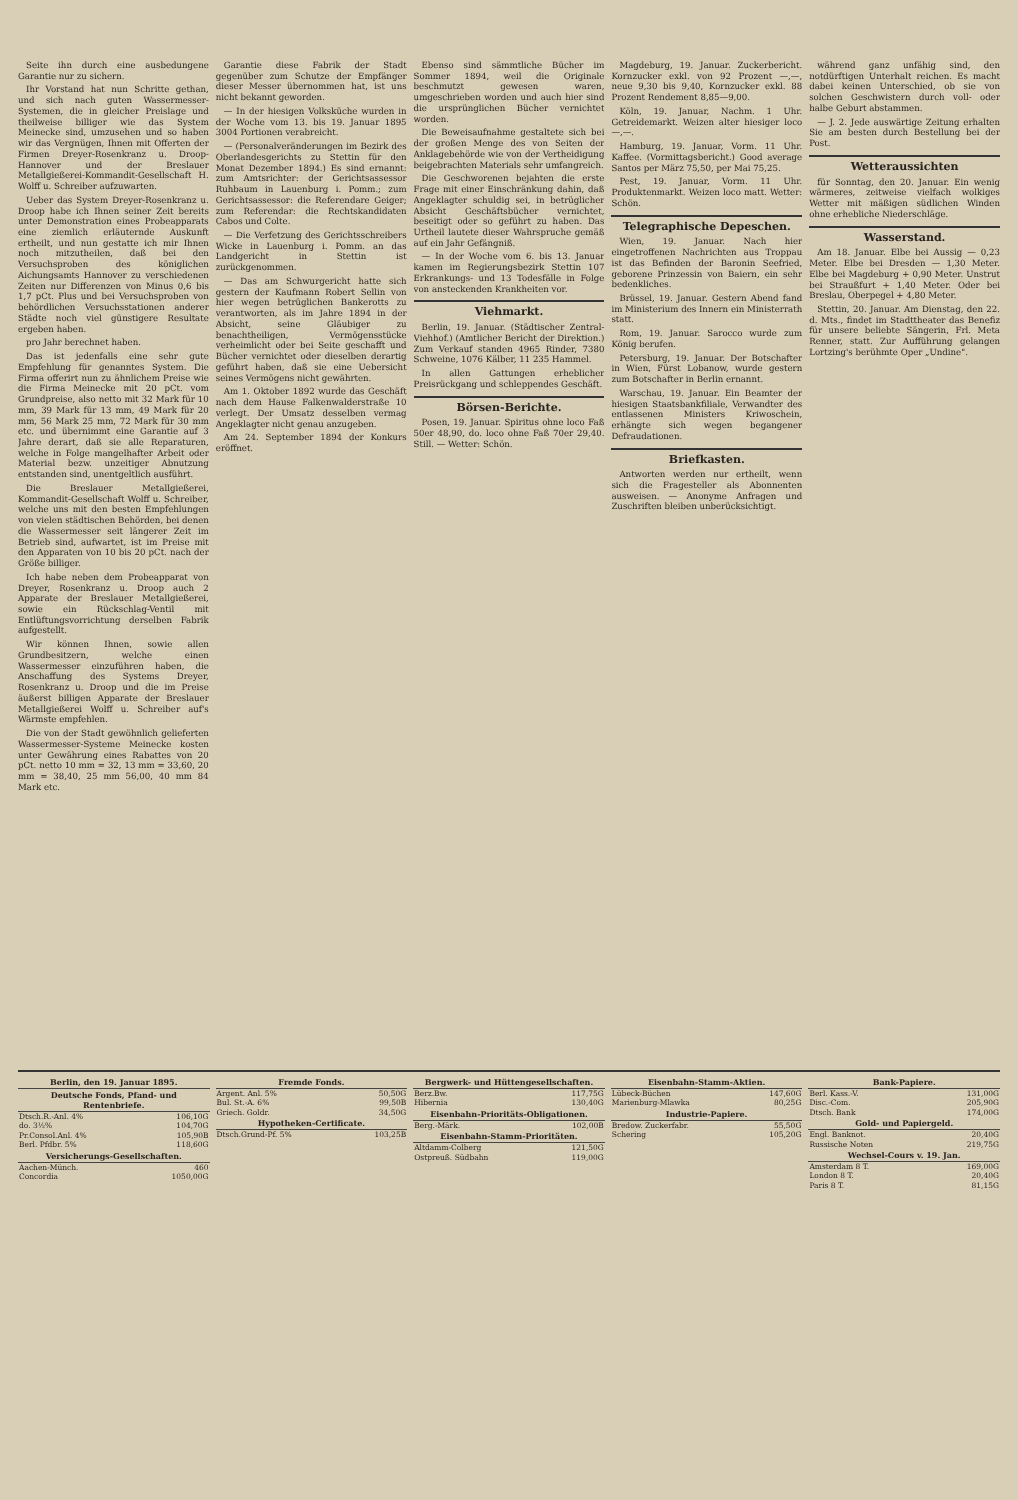Seite ihn durch eine ausbedungene Garantie nur zu sichern.
Ihr Vorstand hat nun Schritte gethan, und sich nach guten Wassermesser-Systemen, die in gleicher Preislage und theilweise billiger wie das System Meinecke sind, umzusehen und so haben wir das Vergnügen, Ihnen mit Offerten der Firmen Dreyer-Rosenkranz u. Droop-Hannover und der Breslauer Metallgießerei-Kommandit-Gesellschaft H. Wolff u. Schreiber aufzuwarten.
Ueber das System Dreyer-Rosenkranz u. Droop habe ich Ihnen seiner Zeit bereits unter Demonstration eines Probeapparats eine ziemlich erläuternde Auskunft ertheilt, und nun gestatte ich mir Ihnen noch mitzutheilen, daß bei den Versuchsproben des königlichen Aichungsamts Hannover zu verschiedenen Zeiten nur Differenzen von Minus 0,6 bis 1,7 pCt. Plus und bei Versuchsproben von behördlichen Versuchsstationen anderer Städte noch viel günstigere Resultate ergeben haben.
pro Jahr berechnet haben.
Das ist jedenfalls eine sehr gute Empfehlung für genanntes System. Die Firma offerirt nun zu ähnlichem Preise wie die Firma Meinecke mit 20 pCt. vom Grundpreise, also netto mit 32 Mark für 10 mm, 39 Mark für 13 mm, 49 Mark für 20 mm, 56 Mark 25 mm, 72 Mark für 30 mm etc. und übernimmt eine Garantie auf 3 Jahre derart, daß sie alle Reparaturen, welche in Folge mangelhafter Arbeit oder Material bezw. unzeitiger Abnutzung entstanden sind, unentgeltlich ausführt.
Die Breslauer Metallgießerei, Kommandit-Gesellschaft Wolff u. Schreiber, welche uns mit den besten Empfehlungen von vielen städtischen Behörden, bei denen die Wassermesser seit längerer Zeit im Betrieb sind, aufwartet, ist im Preise mit den Apparaten von 10 bis 20 pCt. nach der Größe billiger.
Ich habe neben dem Probeapparat von Dreyer, Rosenkranz u. Droop auch 2 Apparate der Breslauer Metallgießerei, sowie ein Rückschlag-Ventil mit Entlüftungsvorrichtung derselben Fabrik aufgestellt.
Wir können Ihnen, sowie allen Grundbesitzern, welche einen Wassermesser einzuführen haben, die Anschaffung des Systems Dreyer, Rosenkranz u. Droop und die im Preise äußerst billigen Apparate der Breslauer Metallgießerei Wolff u. Schreiber auf's Wärmste empfehlen.
Die von der Stadt gewöhnlich gelieferten Wassermesser-Systeme Meinecke kosten unter Gewährung eines Rabattes von 20 pCt. netto 10 mm = 32, 13 mm = 33,60, 20 mm = 38,40, 25 mm 56,00, 40 mm 84 Mark etc.
Garantie diese Fabrik der Stadt gegenüber zum Schutze der Empfänger dieser Messer übernommen hat, ist uns nicht bekannt geworden.
— In der hiesigen Volksküche wurden in der Woche vom 13. bis 19. Januar 1895 3004 Portionen verabreicht.
— (Personalveränderungen im Bezirk des Oberlandesgerichts zu Stettin für den Monat Dezember 1894.) Es sind ernannt: zum Amtsrichter: der Gerichtsassessor Ruhbaum in Lauenburg i. Pomm.; zum Gerichtsassessor: die Referendare Geiger; zum Referendar: die Rechtskandidaten Cabos und Colte.
— Die Verfetzung des Gerichtsschreibers Wicke in Lauenburg i. Pomm. an das Landgericht in Stettin ist zurückgenommen.
— Das am Schwurgericht hatte sich gestern der Kaufmann Robert Sellin von hier wegen betrüglichen Bankerotts zu verantworten, als im Jahre 1894 in der Absicht, seine Gläubiger zu benachtheiligen, Vermögensstücke verheimlicht oder bei Seite geschafft und Bücher vernichtet oder dieselben derartig geführt haben, daß sie eine Uebersicht seines Vermögens nicht gewährten.
Am 1. Oktober 1892 wurde das Geschäft nach dem Hause Falkenwalderstraße 10 verlegt. Der Umsatz desselben vermag Angeklagter nicht genau anzugeben.
Am 24. September 1894 der Konkurs eröffnet.
Ebenso sind sämmtliche Bücher im Sommer 1894, weil die Originale beschmutzt gewesen waren, umgeschrieben worden und auch hier sind die ursprünglichen Bücher vernichtet worden.
Die Beweisaufnahme gestaltete sich bei der großen Menge des von Seiten der Anklagebehörde wie von der Vertheidigung beigebrachten Materials sehr umfangreich.
Die Geschworenen bejahten die erste Frage mit einer Einschränkung dahin, daß Angeklagter schuldig sei, in betrüglicher Absicht Geschäftsbücher vernichtet, beseitigt oder so geführt zu haben. Das Urtheil lautete dieser Wahrspruche gemäß auf ein Jahr Gefängniß.
— In der Woche vom 6. bis 13. Januar kamen im Regierungsbezirk Stettin 107 Erkrankungs- und 13 Todesfälle in Folge von ansteckenden Krankheiten vor.
Viehmarkt.
Berlin, 19. Januar. (Städtischer Zentral-Viehhof.) (Amtlicher Bericht der Direktion.) Zum Verkauf standen 4965 Rinder, 7380 Schweine, 1076 Kälber, 11 235 Hammel.
In allen Gattungen erheblicher Preisrückgang und schleppendes Geschäft.
Börsen-Berichte.
Posen, 19. Januar. Spiritus ohne loco Faß 50er 48,90, do. loco ohne Faß 70er 29,40. Still. — Wetter: Schön.
Magdeburg, 19. Januar. Zuckerbericht. Kornzucker exkl. von 92 Prozent —,—, neue 9,30 bis 9,40, Kornzucker exkl. 88 Prozent Rendement 8,85—9,00.
Köln, 19. Januar, Nachm. 1 Uhr. Getreidemarkt. Weizen alter hiesiger loco —,—.
Hamburg, 19. Januar, Vorm. 11 Uhr. Kaffee. (Vormittagsbericht.) Good average Santos per März 75,50, per Mai 75,25.
Pest, 19. Januar, Vorm. 11 Uhr. Produktenmarkt. Weizen loco matt. Wetter: Schön.
Telegraphische Depeschen.
Wien, 19. Januar. Nach hier eingetroffenen Nachrichten aus Troppau ist das Befinden der Baronin Seefried, geborene Prinzessin von Baiern, ein sehr bedenkliches.
Brüssel, 19. Januar. Gestern Abend fand im Ministerium des Innern ein Ministerrath statt.
Rom, 19. Januar. Sarocco wurde zum König berufen.
Petersburg, 19. Januar. Der Botschafter in Wien, Fürst Lobanow, wurde gestern zum Botschafter in Berlin ernannt.
Warschau, 19. Januar. Ein Beamter der hiesigen Staatsbankfiliale, Verwandter des entlassenen Ministers Kriwoschein, erhängte sich wegen begangener Defraudationen.
Briefkasten.
Antworten werden nur ertheilt, wenn sich die Fragesteller als Abonnenten ausweisen. — Anonyme Anfragen und Zuschriften bleiben unberücksichtigt.
während ganz unfähig sind, den notdürftigen Unterhalt reichen. Es macht dabei keinen Unterschied, ob sie von solchen Geschwistern durch voll- oder halbe Geburt abstammen.
— J. 2. Jede auswärtige Zeitung erhalten Sie am besten durch Bestellung bei der Post.
Wetteraussichten
für Sonntag, den 20. Januar. Ein wenig wärmeres, zeitweise vielfach wolkiges Wetter mit mäßigen südlichen Winden ohne erhebliche Niederschläge.
Wasserstand.
Am 18. Januar. Elbe bei Aussig — 0,23 Meter. Elbe bei Dresden — 1,30 Meter. Elbe bei Magdeburg + 0,90 Meter. Unstrut bei Straußfurt + 1,40 Meter. Oder bei Breslau, Oberpegel + 4,80 Meter.
Stettin, 20. Januar. Am Dienstag, den 22. d. Mts., findet im Stadttheater das Benefiz für unsere beliebte Sängerin, Frl. Meta Renner, statt. Zur Aufführung gelangen Lortzing's berühmte Oper „Undine".
| Berlin, den 19. Januar 1895. | |
| --- | --- |
| Deutsche Fonds, Pfand- und Rentenbriefe. | |
| Dtsch.R.-Anl. 4% | 106,10G |
| do. 3½% | 104,70G |
| Pr.Consol.Anl. 4% | 105,90B |
| Berl. Pfdbr. 5% | 118,60G |
| Versicherungs-Gesellschaften. | |
| --- | --- |
| Aachen-Münch. | 460 |
| Concordia | 1050,00G |
| Fremde Fonds. | |
| --- | --- |
| Argent. Anl. 5% | 50,50G |
| Bul. St.-A. 6% | 99,50B |
| Griech. Goldr. | 34,50G |
| Hypotheken-Certificate. | |
| --- | --- |
| Dtsch.Grund-Pf. 5% | 103,25B |
| Bergwerk- und Hüttengesellschaften. | |
| --- | --- |
| Berz.Bw. | 117,75G |
| Hibernia | 130,40G |
| Eisenbahn-Prioritäts-Obligationen. | |
| --- | --- |
| Berg.-Märk. | 102,00B |
| Eisenbahn-Stamm-Prioritäten. | |
| --- | --- |
| Altdamm-Colberg | 121,50G |
| Ostpreuß. Südbahn | 119,00G |
| Eisenbahn-Stamm-Aktien. | |
| --- | --- |
| Lübeck-Büchen | 147,60G |
| Marienburg-Mlawka | 80,25G |
| Industrie-Papiere. | |
| --- | --- |
| Bredow. Zuckerfabr. | 55,50G |
| Schering | 105,20G |
| Bank-Papiere. | |
| --- | --- |
| Berl. Kass.-V. | 131,00G |
| Disc.-Com. | 205,90G |
| Dtsch. Bank | 174,00G |
| Gold- und Papiergeld. | |
| --- | --- |
| Engl. Banknot. | 20,40G |
| Russische Noten | 219,75G |
| Wechsel-Cours v. 19. Jan. | |
| --- | --- |
| Amsterdam 8 T. | 169,00G |
| London 8 T. | 20,40G |
| Paris 8 T. | 81,15G |